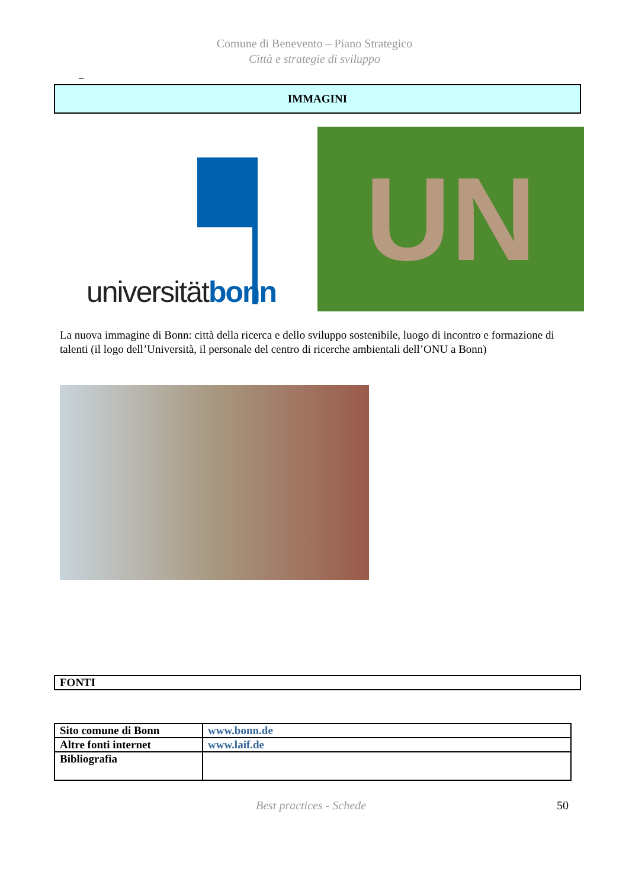Comune di Benevento – Piano Strategico
Città e strategie di sviluppo
–
IMMAGINI
universitätbonn
UN
La nuova immagine di Bonn: città della ricerca e dello sviluppo sostenibile, luogo di incontro e formazione di talenti (il logo dell’Università, il personale del centro di ricerche ambientali dell’ONU a Bonn)
FONTI
| Sito comune di Bonn | www.bonn.de |
| Altre fonti internet | www.laif.de |
| Bibliografia | |
Best practices - Schede 50